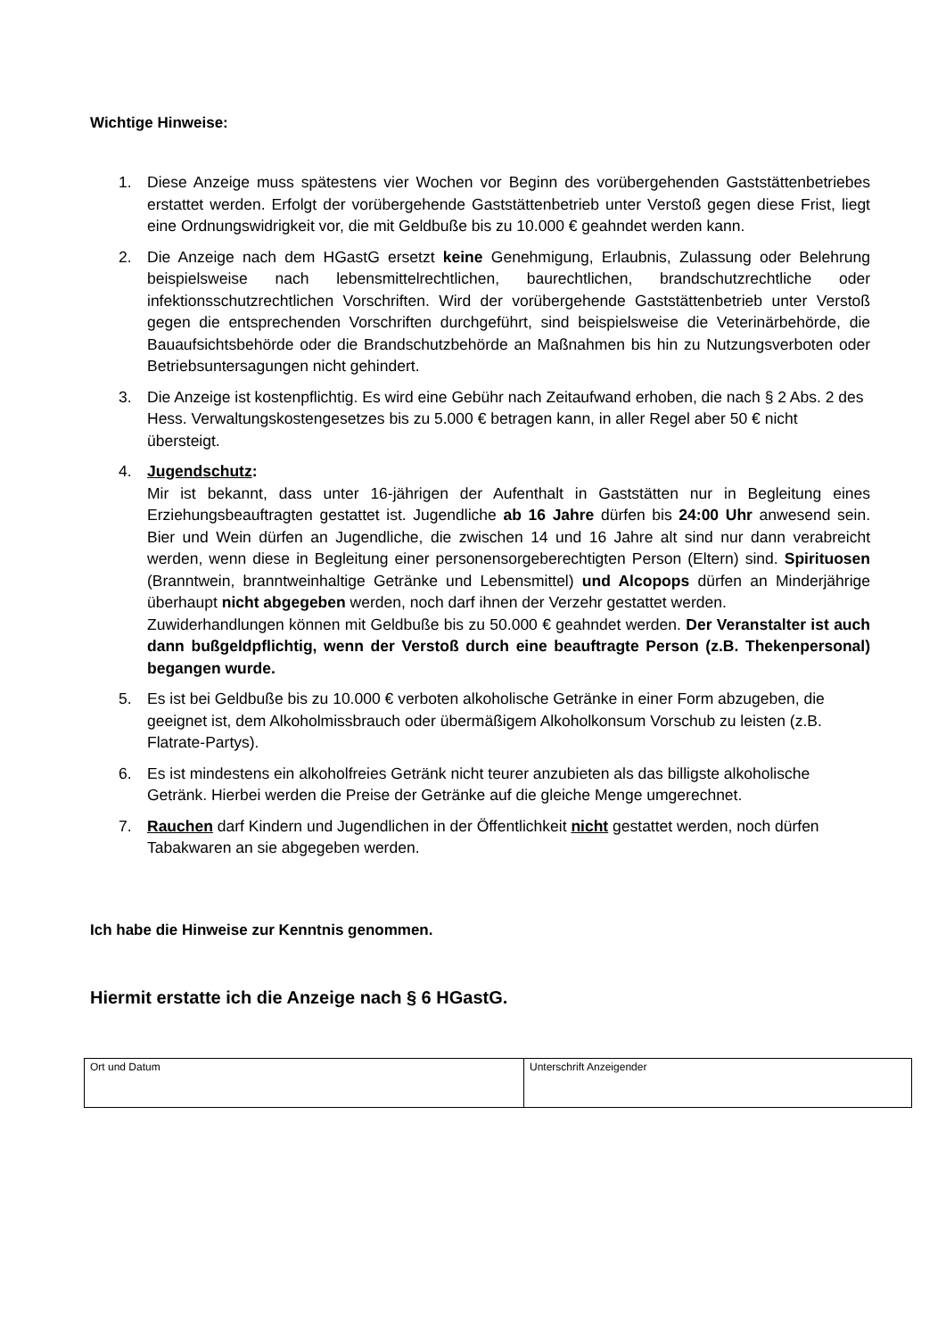Wichtige Hinweise:
1. Diese Anzeige muss spätestens vier Wochen vor Beginn des vorübergehenden Gaststättenbetriebes erstattet werden. Erfolgt der vorübergehende Gaststättenbetrieb unter Verstoß gegen diese Frist, liegt eine Ordnungswidrigkeit vor, die mit Geldbuße bis zu 10.000 € geahndet werden kann.
2. Die Anzeige nach dem HGastG ersetzt keine Genehmigung, Erlaubnis, Zulassung oder Belehrung beispielsweise nach lebensmittelrechtlichen, baurechtlichen, brandschutzrechtliche oder infektionsschutzrechtlichen Vorschriften. Wird der vorübergehende Gaststättenbetrieb unter Verstoß gegen die entsprechenden Vorschriften durchgeführt, sind beispielsweise die Veterinärbehörde, die Bauaufsichtsbehörde oder die Brandschutzbehörde an Maßnahmen bis hin zu Nutzungsverboten oder Betriebsuntersagungen nicht gehindert.
3. Die Anzeige ist kostenpflichtig. Es wird eine Gebühr nach Zeitaufwand erhoben, die nach § 2 Abs. 2 des Hess. Verwaltungskostengesetzes bis zu 5.000 € betragen kann, in aller Regel aber 50 € nicht übersteigt.
4. Jugendschutz:
Mir ist bekannt, dass unter 16-jährigen der Aufenthalt in Gaststätten nur in Begleitung eines Erziehungsbeauftragten gestattet ist. Jugendliche ab 16 Jahre dürfen bis 24:00 Uhr anwesend sein. Bier und Wein dürfen an Jugendliche, die zwischen 14 und 16 Jahre alt sind nur dann verabreicht werden, wenn diese in Begleitung einer personensorgeberechtigten Person (Eltern) sind. Spirituosen (Branntwein, branntweinhaltige Getränke und Lebensmittel) und Alcopops dürfen an Minderjährige überhaupt nicht abgegeben werden, noch darf ihnen der Verzehr gestattet werden.
Zuwiderhandlungen können mit Geldbuße bis zu 50.000 € geahndet werden. Der Veranstalter ist auch dann bußgeldpflichtig, wenn der Verstoß durch eine beauftragte Person (z.B. Thekenpersonal) begangen wurde.
5. Es ist bei Geldbuße bis zu 10.000 € verboten alkoholische Getränke in einer Form abzugeben, die geeignet ist, dem Alkoholmissbrauch oder übermäßigem Alkoholkonsum Vorschub zu leisten (z.B. Flatrate-Partys).
6. Es ist mindestens ein alkoholfreies Getränk nicht teurer anzubieten als das billigste alkoholische Getränk. Hierbei werden die Preise der Getränke auf die gleiche Menge umgerechnet.
7. Rauchen darf Kindern und Jugendlichen in der Öffentlichkeit nicht gestattet werden, noch dürfen Tabakwaren an sie abgegeben werden.
Ich habe die Hinweise zur Kenntnis genommen.
Hiermit erstatte ich die Anzeige nach § 6 HGastG.
| Ort und Datum | Unterschrift Anzeigender |